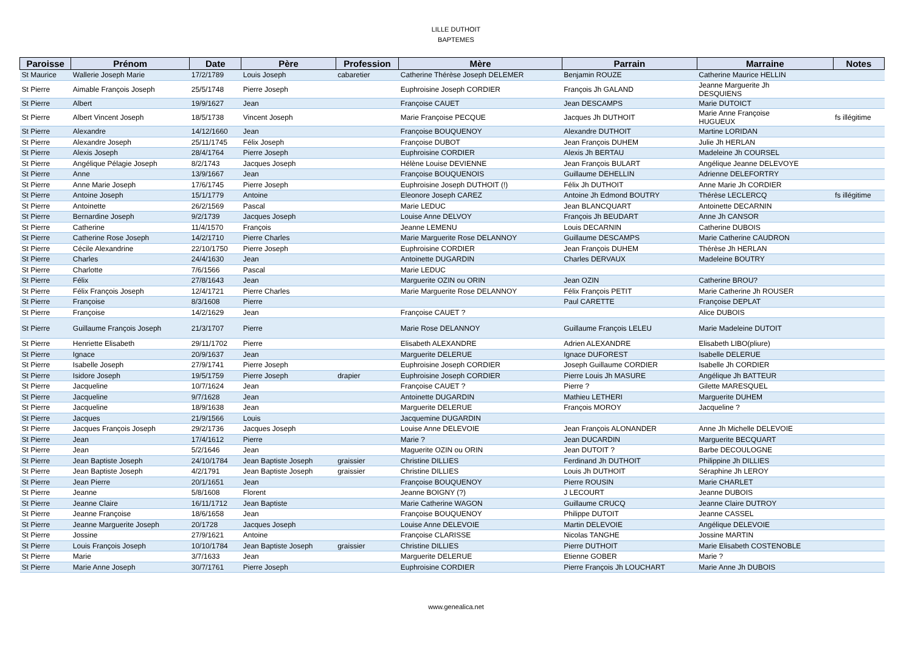LILLE DUTHOIT
BAPTEMES
| Paroisse | Prénom | Date | Père | Profession | Mère | Parrain | Marraine | Notes |
| --- | --- | --- | --- | --- | --- | --- | --- | --- |
| St Maurice | Wallerie Joseph Marie | 17/2/1789 | Louis Joseph | cabaretier | Catherine Thérèse Joseph DELEMER | Benjamin ROUZE | Catherine Maurice HELLIN | |
| St Pierre | Aimable François Joseph | 25/5/1748 | Pierre Joseph | | Euphroisine Joseph CORDIER | François Jh GALAND | Jeanne Marguerite Jh DESQUIENS | |
| St Pierre | Albert | 19/9/1627 | Jean | | Françoise CAUET | Jean DESCAMPS | Marie DUTOICT | |
| St Pierre | Albert Vincent Joseph | 18/5/1738 | Vincent Joseph | | Marie Françoise PECQUE | Jacques Jh DUTHOIT | Marie Anne Françoise HUGUEUX | fs illégitime |
| St Pierre | Alexandre | 14/12/1660 | Jean | | Françoise BOUQUENOY | Alexandre DUTHOIT | Martine LORIDAN | |
| St Pierre | Alexandre Joseph | 25/11/1745 | Félix Joseph | | Françoise DUBOT | Jean François DUHEM | Julie Jh HERLAN | |
| St Pierre | Alexis Joseph | 28/4/1764 | Pierre Joseph | | Euphroisine CORDIER | Alexis Jh BERTAU | Madeleine Jh COURSEL | |
| St Pierre | Angélique Pélagie Joseph | 8/2/1743 | Jacques Joseph | | Hélène Louise DEVIENNE | Jean François BULART | Angélique Jeanne DELEVOYE | |
| St Pierre | Anne | 13/9/1667 | Jean | | Françoise BOUQUENOIS | Guillaume DEHELLIN | Adrienne DELEFORTRY | |
| St Pierre | Anne Marie Joseph | 17/6/1745 | Pierre Joseph | | Euphroisine Joseph DUTHOIT (!) | Félix Jh DUTHOIT | Anne Marie Jh CORDIER | |
| St Pierre | Antoine Joseph | 15/1/1779 | Antoine | | Eleonore Joseph CAREZ | Antoine Jh Edmond BOUTRY | Thérèse LECLERCQ | fs illégitime |
| St Pierre | Antoinette | 26/2/1569 | Pascal | | Marie LEDUC | Jean BLANCQUART | Antoinette DECARNIN | |
| St Pierre | Bernardine Joseph | 9/2/1739 | Jacques Joseph | | Louise Anne DELVOY | François Jh BEUDART | Anne Jh CANSOR | |
| St Pierre | Catherine | 11/4/1570 | François | | Jeanne LEMENU | Louis DECARNIN | Catherine DUBOIS | |
| St Pierre | Catherine Rose Joseph | 14/2/1710 | Pierre Charles | | Marie Marguerite Rose DELANNOY | Guillaume DESCAMPS | Marie Catherine CAUDRON | |
| St Pierre | Cécile Alexandrine | 22/10/1750 | Pierre Joseph | | Euphroisine CORDIER | Jean François DUHEM | Thérèse Jh HERLAN | |
| St Pierre | Charles | 24/4/1630 | Jean | | Antoinette DUGARDIN | Charles DERVAUX | Madeleine BOUTRY | |
| St Pierre | Charlotte | 7/6/1566 | Pascal | | Marie LEDUC | | | |
| St Pierre | Félix | 27/8/1643 | Jean | | Marguerite OZIN ou ORIN | Jean OZIN | Catherine BROU? | |
| St Pierre | Félix François Joseph | 12/4/1721 | Pierre Charles | | Marie Marguerite Rose DELANNOY | Félix François PETIT | Marie Catherine Jh ROUSER | |
| St Pierre | Françoise | 8/3/1608 | Pierre | | | Paul CARETTE | Françoise DEPLAT | |
| St Pierre | Françoise | 14/2/1629 | Jean | | Françoise CAUET ? | | Alice DUBOIS | |
| St Pierre | Guillaume François Joseph | 21/3/1707 | Pierre | | Marie Rose DELANNOY | Guillaume François LELEU | Marie Madeleine DUTOIT | |
| St Pierre | Henriette Elisabeth | 29/11/1702 | Pierre | | Elisabeth ALEXANDRE | Adrien ALEXANDRE | Elisabeth LIBO(pliure) | |
| St Pierre | Ignace | 20/9/1637 | Jean | | Marguerite DELERUE | Ignace DUFOREST | Isabelle DELERUE | |
| St Pierre | Isabelle Joseph | 27/9/1741 | Pierre Joseph | | Euphroisine Joseph CORDIER | Joseph Guillaume CORDIER | Isabelle Jh CORDIER | |
| St Pierre | Isidore Joseph | 19/5/1759 | Pierre Joseph | drapier | Euphroisine Joseph CORDIER | Pierre Louis Jh MASURE | Angélique Jh BATTEUR | |
| St Pierre | Jacqueline | 10/7/1624 | Jean | | Françoise CAUET ? | Pierre ? | Gilette MARESQUEL | |
| St Pierre | Jacqueline | 9/7/1628 | Jean | | Antoinette DUGARDIN | Mathieu LETHERI | Marguerite DUHEM | |
| St Pierre | Jacqueline | 18/9/1638 | Jean | | Marguerite DELERUE | François MOROY | Jacqueline ? | |
| St Pierre | Jacques | 21/9/1566 | Louis | | Jacquemine DUGARDIN | | | |
| St Pierre | Jacques François Joseph | 29/2/1736 | Jacques Joseph | | Louise Anne DELEVOIE | Jean François ALONANDER | Anne Jh Michelle DELEVOIE | |
| St Pierre | Jean | 17/4/1612 | Pierre | | Marie ? | Jean DUCARDIN | Marguerite BECQUART | |
| St Pierre | Jean | 5/2/1646 | Jean | | Maguerite OZIN ou ORIN | Jean DUTOIT ? | Barbe DECOULOGNE | |
| St Pierre | Jean Baptiste Joseph | 24/10/1784 | Jean Baptiste Joseph | graissier | Christine DILLIES | Ferdinand Jh DUTHOIT | Philippine Jh DILLIES | |
| St Pierre | Jean Baptiste Joseph | 4/2/1791 | Jean Baptiste Joseph | graissier | Christine DILLIES | Louis Jh DUTHOIT | Séraphine Jh LEROY | |
| St Pierre | Jean Pierre | 20/1/1651 | Jean | | Françoise BOUQUENOY | Pierre ROUSIN | Marie CHARLET | |
| St Pierre | Jeanne | 5/8/1608 | Florent | | Jeanne BOIGNY (?) | J LECOURT | Jeanne DUBOIS | |
| St Pierre | Jeanne Claire | 16/11/1712 | Jean Baptiste | | Marie Catherine WAGON | Guillaume CRUCQ | Jeanne Claire DUTROY | |
| St Pierre | Jeanne Françoise | 18/6/1658 | Jean | | Françoise BOUQUENOY | Philippe DUTOIT | Jeanne CASSEL | |
| St Pierre | Jeanne Marguerite Joseph | 20/1728 | Jacques Joseph | | Louise Anne DELEVOIE | Martin DELEVOIE | Angélique DELEVOIE | |
| St Pierre | Jossine | 27/9/1621 | Antoine | | Françoise CLARISSE | Nicolas TANGHE | Jossine MARTIN | |
| St Pierre | Louis François Joseph | 10/10/1784 | Jean Baptiste Joseph | graissier | Christine DILLIES | Pierre DUTHOIT | Marie Elisabeth COSTENOBLE | |
| St Pierre | Marie | 3/7/1633 | Jean | | Marguerite DELERUE | Etienne GOBER | Marie ? | |
| St Pierre | Marie Anne Joseph | 30/7/1761 | Pierre Joseph | | Euphroisine CORDIER | Pierre François Jh LOUCHART | Marie Anne Jh DUBOIS | |
www.genealica.net